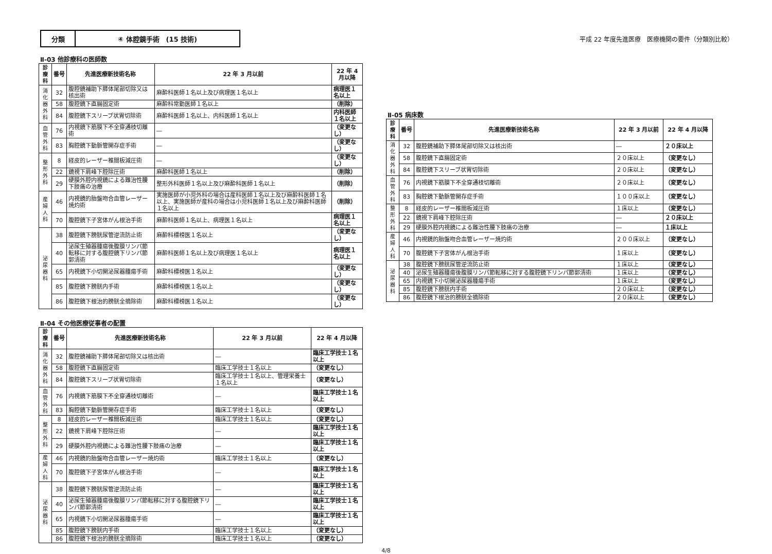分類 ④ 体腔鏡手術　(15 技術)
平成 22 年度先進医療　医療機関の要件（分類別比較）
Ⅱ-03 他診療科の医師数
| 診療科 | 番号 | 先進医療新技術名称 | 22 年 3 月以前 | 22 年 4 月以降 |
| --- | --- | --- | --- | --- |
| 消化器外科 | 32 | 腹腔鏡補助下膵体尾部切除又は核出術 | 麻酔科医師１名以上及び病理医１名以上 | 病理医１名以上 |
| | 58 | 腹腔鏡下直腸固定術 | 麻酔科常勤医師１名以上 | （削除） |
| | 84 | 腹腔鏡下スリーブ状胃切除術 | 麻酔科医師１名以上、内科医師１名以上 | 内科医師１名以上 |
| 血管外科 | 76 | 内視鏡下筋膜下不全穿通枝切離術 | ― | （変更なし） |
| | 83 | 胸腔鏡下動脈管開存症手術 | ― | （変更なし） |
| 整形外科 | 8 | 経皮的レーザー椎間板減圧術 | ― | （変更なし） |
| | 22 | 鏡視下肩峰下腔除圧術 | 麻酔科医師１名以上 | （削除） |
| | 29 | 硬膜外腔内視鏡による難治性腰下肢痛の治療 | 整形外科医師１名以上及び麻酔科医師１名以上 | （削除） |
| 産婦人科 | 46 | 内視鏡的胎盤吻合血管レーザー焼灼術 | 実施医師が小児外科の場合は産科医師１名以上及び麻酔科医師１名以上、実施医師が産科の場合は小児科医師１名以上及び麻酔科医師１名以上 | （削除） |
| | 70 | 腹腔鏡下子宮体がん根治手術 | 麻酔科医師１名以上、病理医１名以上 | 病理医１名以上 |
| 泌尿器科 | 38 | 腹腔鏡下膀胱尿管逆流防止術 | 麻酔科標榜医１名以上 | （変更なし） |
| | 40 | 泌尿生殖器腫瘍後腹膜リンパ節転移に対する腹腔鏡下リンパ節郭清術 | 麻酔科医師１名以上及び病理医１名以上 | 病理医１名以上 |
| | 65 | 内視鏡下小切開泌尿器腫瘍手術 | 麻酔科標榜医１名以上 | （変更なし） |
| | 85 | 腹腔鏡下膀胱内手術 | 麻酔科標榜医１名以上 | （変更なし） |
| | 86 | 腹腔鏡下根治的膀胱全摘除術 | 麻酔科標榜医１名以上 | （変更なし） |
Ⅱ-04 その他医療従事者の配置
| 診療科 | 番号 | 先進医療新技術名称 | 22 年 3 月以前 | 22 年 4 月以降 |
| --- | --- | --- | --- | --- |
| 消化器外科 | 32 | 腹腔鏡補助下膵体尾部切除又は核出術 | ― | 臨床工学技士１名以上 |
| | 58 | 腹腔鏡下直腸固定術 | 臨床工学技士１名以上 | （変更なし） |
| | 84 | 腹腔鏡下スリーブ状胃切除術 | 臨床工学技士１名以上、管理栄養士１名以上 | （変更なし） |
| 血管外科 | 76 | 内視鏡下筋膜下不全穿通枝切離術 | ― | 臨床工学技士１名以上 |
| | 83 | 胸腔鏡下動脈管開存症手術 | 臨床工学技士１名以上 | （変更なし） |
| 整形外科 | 8 | 経皮的レーザー椎間板減圧術 | 臨床工学技士１名以上 | （変更なし） |
| | 22 | 鏡視下肩峰下腔除圧術 | ― | 臨床工学技士１名以上 |
| | 29 | 硬膜外腔内視鏡による難治性腰下肢痛の治療 | ― | 臨床工学技士１名以上 |
| 産婦人科 | 46 | 内視鏡的胎盤吻合血管レーザー焼灼術 | 臨床工学技士１名以上 | （変更なし） |
| | 70 | 腹腔鏡下子宮体がん根治手術 | ― | 臨床工学技士１名以上 |
| 泌尿器科 | 38 | 腹腔鏡下膀胱尿管逆流防止術 | ― | 臨床工学技士１名以上 |
| | 40 | 泌尿生殖器腫瘍後腹膜リンパ節転移に対する腹腔鏡下リンパ節郭清術 | ― | 臨床工学技士１名以上 |
| | 65 | 内視鏡下小切開泌尿器腫瘍手術 | ― | 臨床工学技士１名以上 |
| | 85 | 腹腔鏡下膀胱内手術 | 臨床工学技士１名以上 | （変更なし） |
| | 86 | 腹腔鏡下根治的膀胱全摘除術 | 臨床工学技士１名以上 | （変更なし） |
Ⅱ-05 病床数
| 診療科 | 番号 | 先進医療新技術名称 | 22 年 3 月以前 | 22 年 4 月以降 |
| --- | --- | --- | --- | --- |
| 消化器外科 | 32 | 腹腔鏡補助下膵体尾部切除又は核出術 | ― | ２０床以上 |
| | 58 | 腹腔鏡下直腸固定術 | ２０床以上 | （変更なし） |
| | 84 | 腹腔鏡下スリーブ状胃切除術 | ２０床以上 | （変更なし） |
| 血管外科 | 76 | 内視鏡下筋膜下不全穿通枝切離術 | ２０床以上 | （変更なし） |
| | 83 | 胸腔鏡下動脈管開存症手術 | １００床以上 | （変更なし） |
| 整形外科 | 8 | 経皮的レーザー椎間板減圧術 | １床以上 | （変更なし） |
| | 22 | 鏡視下肩峰下腔除圧術 | ― | ２０床以上 |
| | 29 | 硬膜外腔内視鏡による難治性腰下肢痛の治療 | ― | １床以上 |
| 産婦人科 | 46 | 内視鏡的胎盤吻合血管レーザー焼灼術 | ２００床以上 | （変更なし） |
| | 70 | 腹腔鏡下子宮体がん根治手術 | １床以上 | （変更なし） |
| 泌尿器科 | 38 | 腹腔鏡下膀胱尿管逆流防止術 | １床以上 | （変更なし） |
| | 40 | 泌尿生殖器腫瘍後腹膜リンパ節転移に対する腹腔鏡下リンパ節郭清術 | １床以上 | （変更なし） |
| | 65 | 内視鏡下小切開泌尿器腫瘍手術 | １床以上 | （変更なし） |
| | 85 | 腹腔鏡下膀胱内手術 | ２０床以上 | （変更なし） |
| | 86 | 腹腔鏡下根治的膀胱全摘除術 | ２０床以上 | （変更なし） |
4/8